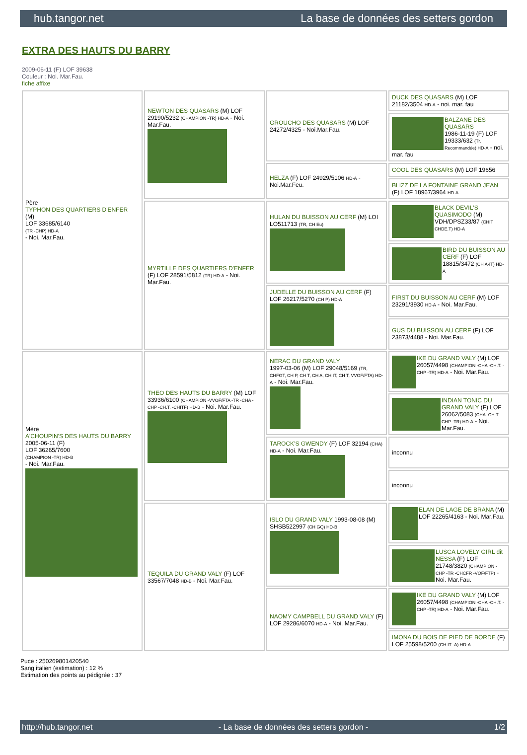hub.tangor.net La base de données des setters gordon
EXTRA DES HAUTS DU BARRY
2009-06-11 (F) LOF 39638
Couleur : Noi. Mar.Fau.
fiche affixe
| Père TYPHON DES QUARTIERS D'ENFER (M) LOF 33685/6140 (TR -CHP) HD-A - Noi. Mar.Fau. | NEWTON DES QUASARS (M) LOF 29190/5232 (CHAMPION -TR) HD-A - Noi. Mar.Fau. | GROUCHO DES QUASARS (M) LOF 24272/4325 - Noi.Mar.Fau. | DUCK DES QUASARS (M) LOF 21182/3504 HD-A - noi. mar. fau |
| | | | BALZANE DES QUASARS 1986-11-19 (F) LOF 19333/632 (Tr, Recommandée) HD-A - noi. mar. fau |
| | | HELZA (F) LOF 24929/5106 HD-A - Noi.Mar.Feu. | COOL DES QUASARS (M) LOF 19656 |
| | | | BLIZZ DE LA FONTAINE GRAND JEAN (F) LOF 18967/3964 HD-A |
| | MYRTILLE DES QUARTIERS D'ENFER (F) LOF 28591/5812 (TR) HD-A - Noi. Mar.Fau. | HULAN DU BUISSON AU CERF (M) LOI LO511713 (TR, CH Eu) | BLACK DEVIL'S QUASIMODO (M) VDH/DPSZ33/87 (CHIT CHDE.T) HD-A |
| | | | BIRD DU BUISSON AU CERF (F) LOF 18815/3472 (CH A-IT) HD-A |
| | | JUDELLE DU BUISSON AU CERF (F) LOF 26217/5270 (CH P) HD-A | FIRST DU BUISSON AU CERF (M) LOF 23291/3930 HD-A - Noi. Mar.Fau. |
| | | | GUS DU BUISSON AU CERF (F) LOF 23873/4488 - Noi. Mar.Fau. |
| Mère A'CHOUPIN'S DES HAUTS DU BARRY 2005-06-11 (F) LOF 36265/7600 (CHAMPION -TR) HD-B - Noi. Mar.Fau. | THEO DES HAUTS DU BARRY (M) LOF 33936/6100 (CHAMPION -VVOF/FTA -TR -CHA -CHP -CH.T. -CHITF) HD-B - Noi. Mar.Fau. | NERAC DU GRAND VALY 1997-03-06 (M) LOF 29048/5169 (TR, CHFGT, CH P, CH T, CH A, CH IT, CH T, VVOF/FTA) HD-A - Noi. Mar.Fau. | IKE DU GRAND VALY (M) LOF 26057/4498 (CHAMPION -CHA -CH.T. -CHP -TR) HD-A - Noi. Mar.Fau. |
| | | | INDIAN TONIC DU GRAND VALY (F) LOF 26062/5083 (CHA -CH.T. -CHP -TR) HD-A - Noi. Mar.Fau. |
| | | TAROCK'S GWENDY (F) LOF 32194 (CHA) HD-A - Noi. Mar.Fau. | inconnu |
| | | | inconnu |
| | TEQUILA DU GRAND VALY (F) LOF 33567/7048 HD-B - Noi. Mar.Fau. | ISLO DU GRAND VALY 1993-08-08 (M) SHSB522997 (CH GQ) HD-B | ELAN DE LAGE DE BRANA (M) LOF 22265/4163 - Noi. Mar.Fau. |
| | | | LUSCA LOVELY GIRL dit NESSA (F) LOF 21748/3820 (CHAMPION -CHP -TR -CHCFR -VOF/FTP) - Noi. Mar.Fau. |
| | | NAOMY CAMPBELL DU GRAND VALY (F) LOF 29286/6070 HD-A - Noi. Mar.Fau. | IKE DU GRAND VALY (M) LOF 26057/4498 (CHAMPION -CHA -CH.T. -CHP -TR) HD-A - Noi. Mar.Fau. |
| | | | IMONA DU BOIS DE PIED DE BORDE (F) LOF 25598/5200 (CH IT -A) HD-A |
Puce : 250269801420540
Sang italien (estimation) : 12 %
Estimation des points au pédigrée : 37
http://hub.tangor.net - La base de données des setters gordon - 1/2